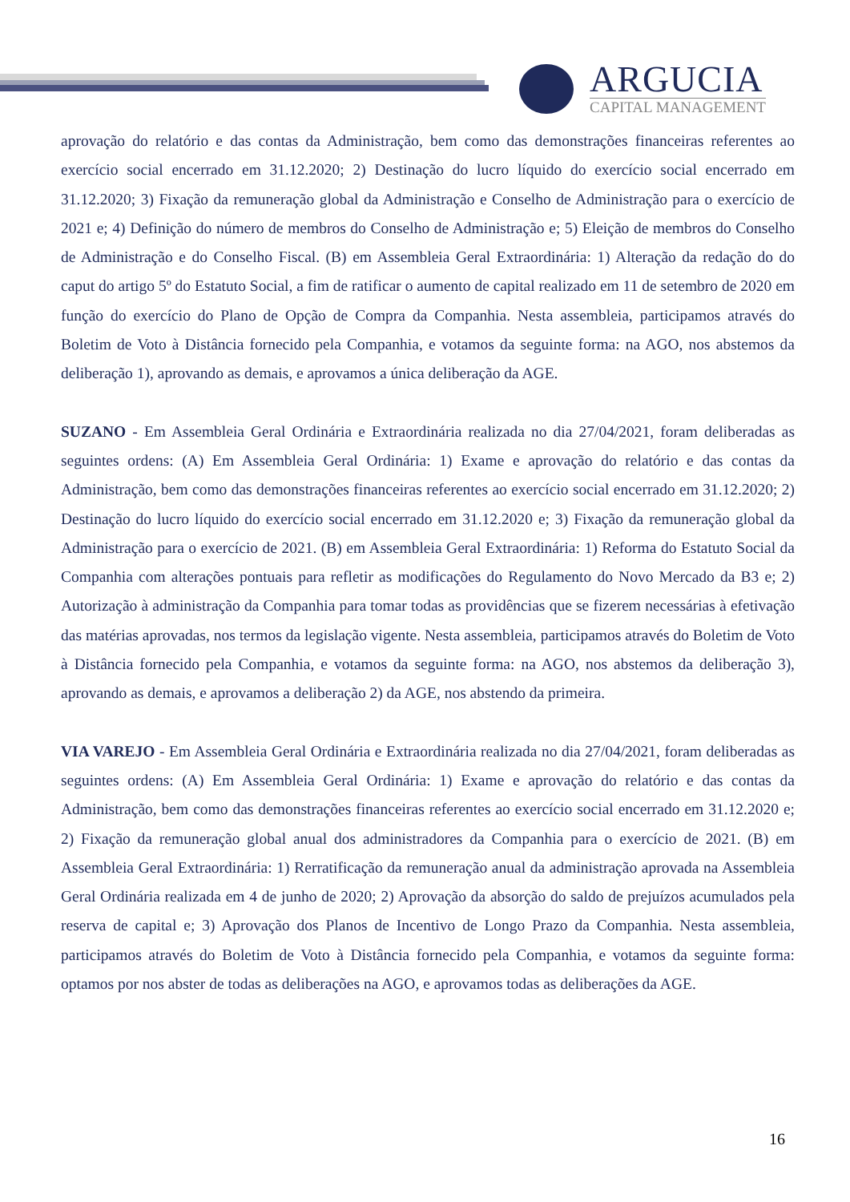ARGUCIA
CAPITAL MANAGEMENT
aprovação do relatório e das contas da Administração, bem como das demonstrações financeiras referentes ao exercício social encerrado em 31.12.2020; 2) Destinação do lucro líquido do exercício social encerrado em 31.12.2020; 3) Fixação da remuneração global da Administração e Conselho de Administração para o exercício de 2021 e; 4) Definição do número de membros do Conselho de Administração e; 5) Eleição de membros do Conselho de Administração e do Conselho Fiscal. (B) em Assembleia Geral Extraordinária: 1) Alteração da redação do do caput do artigo 5º do Estatuto Social, a fim de ratificar o aumento de capital realizado em 11 de setembro de 2020 em função do exercício do Plano de Opção de Compra da Companhia. Nesta assembleia, participamos através do Boletim de Voto à Distância fornecido pela Companhia, e votamos da seguinte forma: na AGO, nos abstemos da deliberação 1), aprovando as demais, e aprovamos a única deliberação da AGE.
SUZANO - Em Assembleia Geral Ordinária e Extraordinária realizada no dia 27/04/2021, foram deliberadas as seguintes ordens: (A) Em Assembleia Geral Ordinária: 1) Exame e aprovação do relatório e das contas da Administração, bem como das demonstrações financeiras referentes ao exercício social encerrado em 31.12.2020; 2) Destinação do lucro líquido do exercício social encerrado em 31.12.2020 e; 3) Fixação da remuneração global da Administração para o exercício de 2021. (B) em Assembleia Geral Extraordinária: 1) Reforma do Estatuto Social da Companhia com alterações pontuais para refletir as modificações do Regulamento do Novo Mercado da B3 e; 2) Autorização à administração da Companhia para tomar todas as providências que se fizerem necessárias à efetivação das matérias aprovadas, nos termos da legislação vigente. Nesta assembleia, participamos através do Boletim de Voto à Distância fornecido pela Companhia, e votamos da seguinte forma: na AGO, nos abstemos da deliberação 3), aprovando as demais, e aprovamos a deliberação 2) da AGE, nos abstendo da primeira.
VIA VAREJO - Em Assembleia Geral Ordinária e Extraordinária realizada no dia 27/04/2021, foram deliberadas as seguintes ordens: (A) Em Assembleia Geral Ordinária: 1) Exame e aprovação do relatório e das contas da Administração, bem como das demonstrações financeiras referentes ao exercício social encerrado em 31.12.2020 e; 2) Fixação da remuneração global anual dos administradores da Companhia para o exercício de 2021. (B) em Assembleia Geral Extraordinária: 1) Rerratificação da remuneração anual da administração aprovada na Assembleia Geral Ordinária realizada em 4 de junho de 2020; 2) Aprovação da absorção do saldo de prejuízos acumulados pela reserva de capital e; 3) Aprovação dos Planos de Incentivo de Longo Prazo da Companhia. Nesta assembleia, participamos através do Boletim de Voto à Distância fornecido pela Companhia, e votamos da seguinte forma: optamos por nos abster de todas as deliberações na AGO, e aprovamos todas as deliberações da AGE.
16